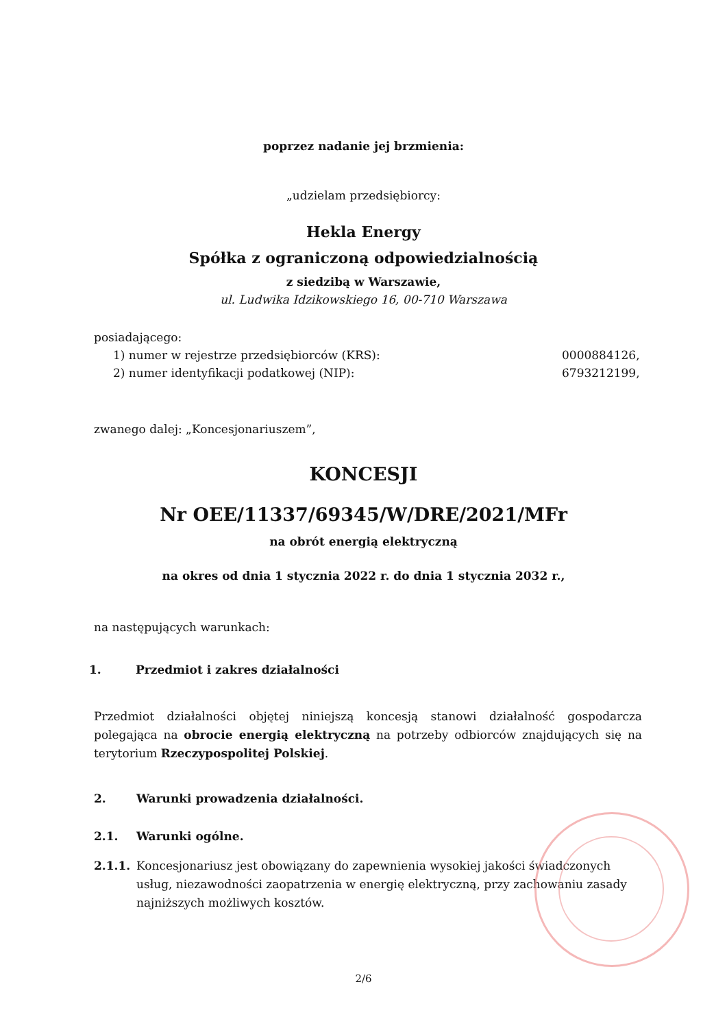poprzez nadanie jej brzmienia:
„udzielam przedsiębiorcy:
Hekla Energy
Spółka z ograniczoną odpowiedzialnością
z siedzibą w Warszawie,
ul. Ludwika Idzikowskiego 16, 00-710 Warszawa
posiadającego:
1) numer w rejestrze przedsiębiorców (KRS): 0000884126,
2) numer identyfikacji podatkowej (NIP): 6793212199,
zwanego dalej: „Koncesjonariuszem”,
KONCESJI
Nr OEE/11337/69345/W/DRE/2021/MFr
na obrót energią elektryczną
na okres od dnia 1 stycznia 2022 r. do dnia 1 stycznia 2032 r.,
na następujących warunkach:
1. Przedmiot i zakres działalności
Przedmiot działalności objętej niniejszą koncesją stanowi działalność gospodarcza polegająca na obrocie energią elektryczną na potrzeby odbiorców znajdujących się na terytorium Rzeczypospolitej Polskiej.
2. Warunki prowadzenia działalności.
2.1. Warunki ogólne.
2.1.1. Koncesjonariusz jest obowiązany do zapewnienia wysokiej jakości świadczonych usług, niezawodności zaopatrzenia w energię elektryczną, przy zachowaniu zasady najniższych możliwych kosztów.
2/6